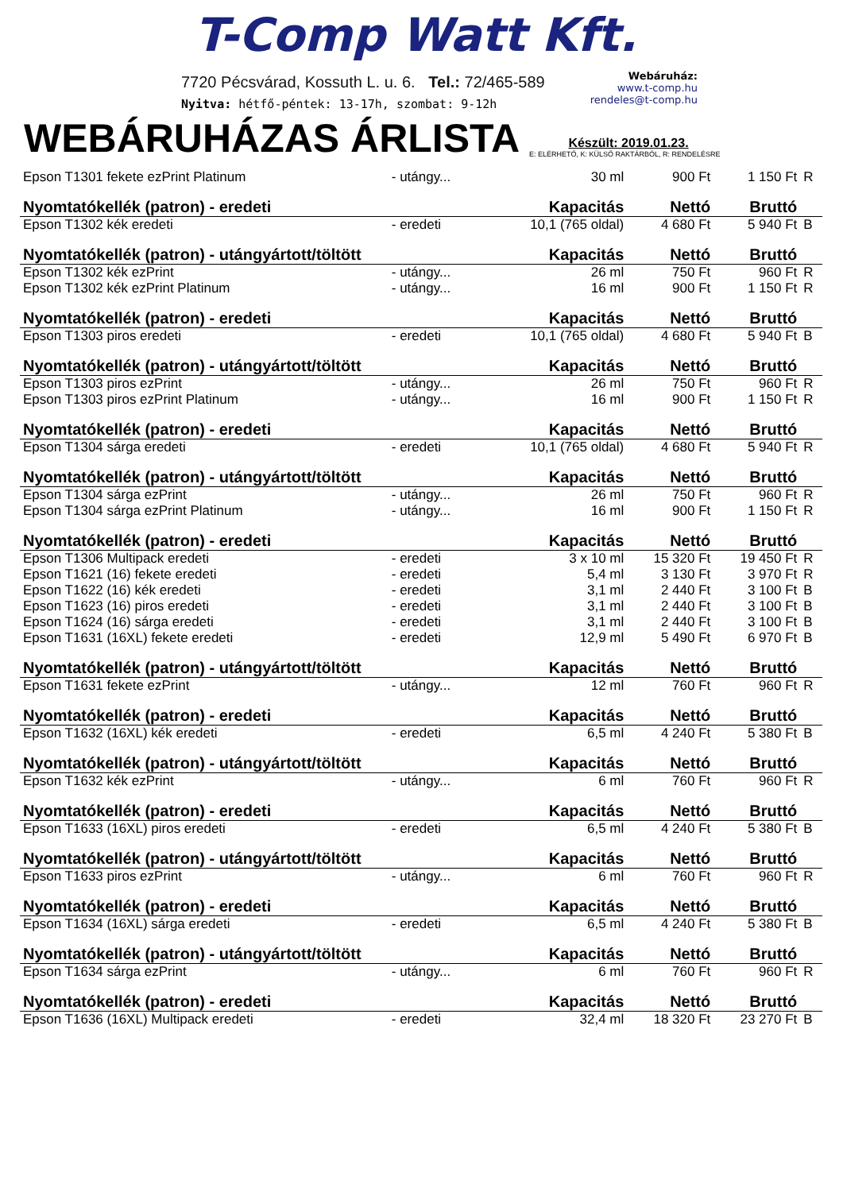T-Comp Watt Kft.
7720 Pécsvárad, Kossuth L. u. 6. Tel.: 72/465-589
Nyitva: hétfő-péntek: 13-17h, szombat: 9-12h
Webáruház:
www.t-comp.hu
rendeles@t-comp.hu
WEBÁRUHÁZAS ÁRLISTA
Készült: 2019.01.23.
E: ELÉRHETŐ, K: KÜLSŐ RAKTÁRBÓL, R: RENDELÉSRE
| Epson T1301 fekete ezPrint Platinum | - utángy... | 30 ml | 900 Ft | 1 150 Ft | R |
| Nyomtatókellék (patron) - eredeti | | Kapacitás | Nettó | Bruttó | |
| Epson T1302 kék eredeti | - eredeti | 10,1 (765 oldal) | 4 680 Ft | 5 940 Ft | B |
| Nyomtatókellék (patron) - utángyártott/töltött | | Kapacitás | Nettó | Bruttó | |
| Epson T1302 kék ezPrint | - utángy... | 26 ml | 750 Ft | 960 Ft | R |
| Epson T1302 kék ezPrint Platinum | - utángy... | 16 ml | 900 Ft | 1 150 Ft | R |
| Nyomtatókellék (patron) - eredeti | | Kapacitás | Nettó | Bruttó | |
| Epson T1303 piros eredeti | - eredeti | 10,1 (765 oldal) | 4 680 Ft | 5 940 Ft | B |
| Nyomtatókellék (patron) - utángyártott/töltött | | Kapacitás | Nettó | Bruttó | |
| Epson T1303 piros ezPrint | - utángy... | 26 ml | 750 Ft | 960 Ft | R |
| Epson T1303 piros ezPrint Platinum | - utángy... | 16 ml | 900 Ft | 1 150 Ft | R |
| Nyomtatókellék (patron) - eredeti | | Kapacitás | Nettó | Bruttó | |
| Epson T1304 sárga eredeti | - eredeti | 10,1 (765 oldal) | 4 680 Ft | 5 940 Ft | R |
| Nyomtatókellék (patron) - utángyártott/töltött | | Kapacitás | Nettó | Bruttó | |
| Epson T1304 sárga ezPrint | - utángy... | 26 ml | 750 Ft | 960 Ft | R |
| Epson T1304 sárga ezPrint Platinum | - utángy... | 16 ml | 900 Ft | 1 150 Ft | R |
| Nyomtatókellék (patron) - eredeti | | Kapacitás | Nettó | Bruttó | |
| Epson T1306 Multipack eredeti | - eredeti | 3 x 10 ml | 15 320 Ft | 19 450 Ft | R |
| Epson T1621 (16) fekete eredeti | - eredeti | 5,4 ml | 3 130 Ft | 3 970 Ft | R |
| Epson T1622 (16) kék eredeti | - eredeti | 3,1 ml | 2 440 Ft | 3 100 Ft | B |
| Epson T1623 (16) piros eredeti | - eredeti | 3,1 ml | 2 440 Ft | 3 100 Ft | B |
| Epson T1624 (16) sárga eredeti | - eredeti | 3,1 ml | 2 440 Ft | 3 100 Ft | B |
| Epson T1631 (16XL) fekete eredeti | - eredeti | 12,9 ml | 5 490 Ft | 6 970 Ft | B |
| Nyomtatókellék (patron) - utángyártott/töltött | | Kapacitás | Nettó | Bruttó | |
| Epson T1631 fekete ezPrint | - utángy... | 12 ml | 760 Ft | 960 Ft | R |
| Nyomtatókellék (patron) - eredeti | | Kapacitás | Nettó | Bruttó | |
| Epson T1632 (16XL) kék eredeti | - eredeti | 6,5 ml | 4 240 Ft | 5 380 Ft | B |
| Nyomtatókellék (patron) - utángyártott/töltött | | Kapacitás | Nettó | Bruttó | |
| Epson T1632 kék ezPrint | - utángy... | 6 ml | 760 Ft | 960 Ft | R |
| Nyomtatókellék (patron) - eredeti | | Kapacitás | Nettó | Bruttó | |
| Epson T1633 (16XL) piros eredeti | - eredeti | 6,5 ml | 4 240 Ft | 5 380 Ft | B |
| Nyomtatókellék (patron) - utángyártott/töltött | | Kapacitás | Nettó | Bruttó | |
| Epson T1633 piros ezPrint | - utángy... | 6 ml | 760 Ft | 960 Ft | R |
| Nyomtatókellék (patron) - eredeti | | Kapacitás | Nettó | Bruttó | |
| Epson T1634 (16XL) sárga eredeti | - eredeti | 6,5 ml | 4 240 Ft | 5 380 Ft | B |
| Nyomtatókellék (patron) - utángyártott/töltött | | Kapacitás | Nettó | Bruttó | |
| Epson T1634 sárga ezPrint | - utángy... | 6 ml | 760 Ft | 960 Ft | R |
| Nyomtatókellék (patron) - eredeti | | Kapacitás | Nettó | Bruttó | |
| Epson T1636 (16XL) Multipack eredeti | - eredeti | 32,4 ml | 18 320 Ft | 23 270 Ft | B |